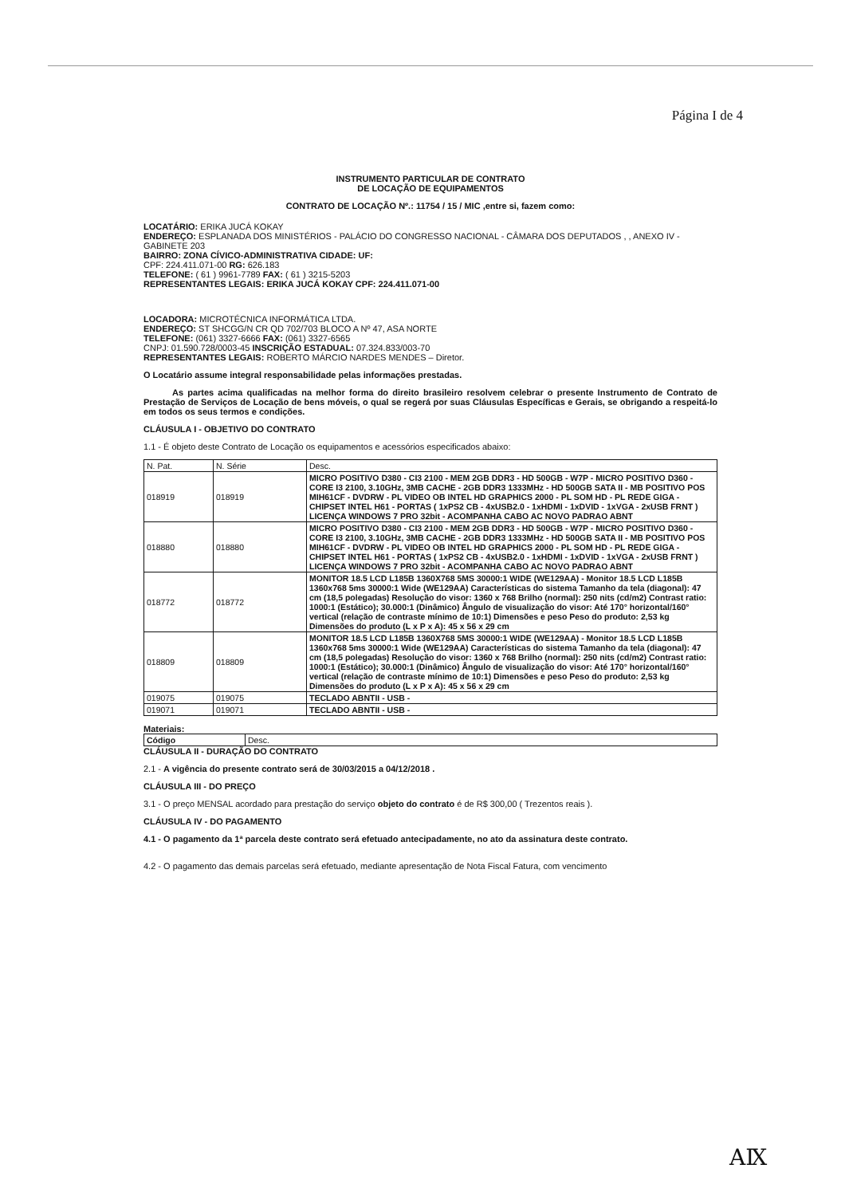Página I de 4
INSTRUMENTO PARTICULAR DE CONTRATO
DE LOCAÇÃO DE EQUIPAMENTOS
CONTRATO DE LOCAÇÃO Nº.: 11754 / 15 / MIC ,entre si, fazem como:
LOCATÁRIO: ERIKA JUCÁ KOKAY
ENDEREÇO: ESPLANADA DOS MINISTÉRIOS - PALÁCIO DO CONGRESSO NACIONAL - CÂMARA DOS DEPUTADOS , , ANEXO IV - GABINETE 203
BAIRRO: ZONA CÍVICO-ADMINISTRATIVA CIDADE: UF:
CPF: 224.411.071-00 RG: 626.183
TELEFONE: ( 61 ) 9961-7789 FAX: ( 61 ) 3215-5203
REPRESENTANTES LEGAIS: ERIKA JUCÁ KOKAY CPF: 224.411.071-00
LOCADORA: MICROTÉCNICA INFORMÁTICA LTDA.
ENDEREÇO: ST SHCGG/N CR QD 702/703 BLOCO A Nº 47, ASA NORTE
TELEFONE: (061) 3327-6666 FAX: (061) 3327-6565
CNPJ: 01.590.728/0003-45 INSCRIÇÃO ESTADUAL: 07.324.833/003-70
REPRESENTANTES LEGAIS: ROBERTO MÁRCIO NARDES MENDES – Diretor.
O Locatário assume integral responsabilidade pelas informações prestadas.
As partes acima qualificadas na melhor forma do direito brasileiro resolvem celebrar o presente Instrumento de Contrato de Prestação de Serviços de Locação de bens móveis, o qual se regerá por suas Cláusulas Específicas e Gerais, se obrigando a respeitá-lo em todos os seus termos e condições.
CLÁUSULA I - OBJETIVO DO CONTRATO
1.1 - É objeto deste Contrato de Locação os equipamentos e acessórios especificados abaixo:
| N. Pat. | N. Série | Desc. |
| --- | --- | --- |
| 018919 | 018919 | MICRO POSITIVO D380 - CI3 2100 - MEM 2GB DDR3 - HD 500GB - W7P - MICRO POSITIVO D360 - CORE I3 2100, 3.10GHz, 3MB CACHE - 2GB DDR3 1333MHz - HD 500GB SATA II - MB POSITIVO POS MIH61CF - DVDRW - PL VIDEO OB INTEL HD GRAPHICS 2000 - PL SOM HD - PL REDE GIGA - CHIPSET INTEL H61 - PORTAS ( 1xPS2 CB - 4xUSB2.0 - 1xHDMI - 1xDVID - 1xVGA - 2xUSB FRNT ) LICENÇA WINDOWS 7 PRO 32bit - ACOMPANHA CABO AC NOVO PADRAO ABNT |
| 018880 | 018880 | MICRO POSITIVO D380 - CI3 2100 - MEM 2GB DDR3 - HD 500GB - W7P - MICRO POSITIVO D360 - CORE I3 2100, 3.10GHz, 3MB CACHE - 2GB DDR3 1333MHz - HD 500GB SATA II - MB POSITIVO POS MIH61CF - DVDRW - PL VIDEO OB INTEL HD GRAPHICS 2000 - PL SOM HD - PL REDE GIGA - CHIPSET INTEL H61 - PORTAS ( 1xPS2 CB - 4xUSB2.0 - 1xHDMI - 1xDVID - 1xVGA - 2xUSB FRNT ) LICENÇA WINDOWS 7 PRO 32bit - ACOMPANHA CABO AC NOVO PADRAO ABNT |
| 018772 | 018772 | MONITOR 18.5 LCD L185B 1360X768 5MS 30000:1 WIDE (WE129AA) - Monitor 18.5 LCD L185B 1360x768 5ms 30000:1 Wide (WE129AA) Características do sistema Tamanho da tela (diagonal): 47 cm (18,5 polegadas) Resolução do visor: 1360 x 768 Brilho (normal): 250 nits (cd/m2) Contrast ratio: 1000:1 (Estático); 30.000:1 (Dinâmico) Ângulo de visualização do visor: Até 170° horizontal/160° vertical (relação de contraste mínimo de 10:1) Dimensões e peso Peso do produto: 2,53 kg Dimensões do produto (L x P x A): 45 x 56 x 29 cm |
| 018809 | 018809 | MONITOR 18.5 LCD L185B 1360X768 5MS 30000:1 WIDE (WE129AA) - Monitor 18.5 LCD L185B 1360x768 5ms 30000:1 Wide (WE129AA) Características do sistema Tamanho da tela (diagonal): 47 cm (18,5 polegadas) Resolução do visor: 1360 x 768 Brilho (normal): 250 nits (cd/m2) Contrast ratio: 1000:1 (Estático); 30.000:1 (Dinâmico) Ângulo de visualização do visor: Até 170° horizontal/160° vertical (relação de contraste mínimo de 10:1) Dimensões e peso Peso do produto: 2,53 kg Dimensões do produto (L x P x A): 45 x 56 x 29 cm |
| 019075 | 019075 | TECLADO ABNTII - USB - |
| 019071 | 019071 | TECLADO ABNTII - USB - |
Materiais:
| Código | Desc. |
| --- | --- |
CLÁUSULA II - DURAÇÃO DO CONTRATO
2.1 - A vigência do presente contrato será de 30/03/2015 a 04/12/2018 .
CLÁUSULA III - DO PREÇO
3.1 - O preço MENSAL acordado para prestação do serviço objeto do contrato é de R$ 300,00 ( Trezentos reais ).
CLÁUSULA IV - DO PAGAMENTO
4.1 - O pagamento da 1ª parcela deste contrato será efetuado antecipadamente, no ato da assinatura deste contrato.
4.2 - O pagamento das demais parcelas será efetuado, mediante apresentação de Nota Fiscal Fatura, com vencimento
ΑⅨ